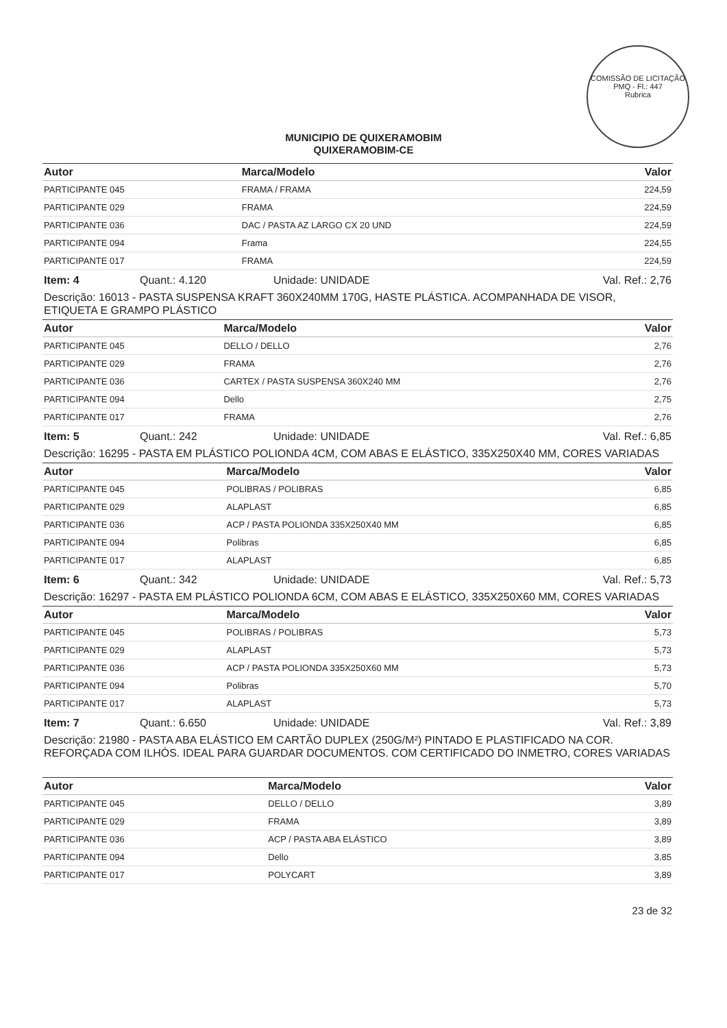COMISSÃO DE LICITAÇÃO
PMQ - Fl.: 447
Rubrica
MUNICIPIO DE QUIXERAMOBIM
QUIXERAMOBIM-CE
| Autor | Marca/Modelo | Valor |
| --- | --- | --- |
| PARTICIPANTE 045 | FRAMA / FRAMA | 224,59 |
| PARTICIPANTE 029 | FRAMA | 224,59 |
| PARTICIPANTE 036 | DAC / PASTA AZ LARGO CX 20 UND | 224,59 |
| PARTICIPANTE 094 | Frama | 224,55 |
| PARTICIPANTE 017 | FRAMA | 224,59 |
Item: 4 Quant.: 4.120 Unidade: UNIDADE Val. Ref.: 2,76
Descrição: 16013 - PASTA SUSPENSA KRAFT 360X240MM 170G, HASTE PLÁSTICA. ACOMPANHADA DE VISOR, ETIQUETA E GRAMPO PLÁSTICO
| Autor | Marca/Modelo | Valor |
| --- | --- | --- |
| PARTICIPANTE 045 | DELLO / DELLO | 2,76 |
| PARTICIPANTE 029 | FRAMA | 2,76 |
| PARTICIPANTE 036 | CARTEX / PASTA SUSPENSA 360X240 MM | 2,76 |
| PARTICIPANTE 094 | Dello | 2,75 |
| PARTICIPANTE 017 | FRAMA | 2,76 |
Item: 5 Quant.: 242 Unidade: UNIDADE Val. Ref.: 6,85
Descrição: 16295 - PASTA EM PLÁSTICO POLIONDA 4CM, COM ABAS E ELÁSTICO, 335X250X40 MM, CORES VARIADAS
| Autor | Marca/Modelo | Valor |
| --- | --- | --- |
| PARTICIPANTE 045 | POLIBRAS / POLIBRAS | 6,85 |
| PARTICIPANTE 029 | ALAPLAST | 6,85 |
| PARTICIPANTE 036 | ACP / PASTA POLIONDA 335X250X40 MM | 6,85 |
| PARTICIPANTE 094 | Polibras | 6,85 |
| PARTICIPANTE 017 | ALAPLAST | 6,85 |
Item: 6 Quant.: 342 Unidade: UNIDADE Val. Ref.: 5,73
Descrição: 16297 - PASTA EM PLÁSTICO POLIONDA 6CM, COM ABAS E ELÁSTICO, 335X250X60 MM, CORES VARIADAS
| Autor | Marca/Modelo | Valor |
| --- | --- | --- |
| PARTICIPANTE 045 | POLIBRAS / POLIBRAS | 5,73 |
| PARTICIPANTE 029 | ALAPLAST | 5,73 |
| PARTICIPANTE 036 | ACP / PASTA POLIONDA 335X250X60 MM | 5,73 |
| PARTICIPANTE 094 | Polibras | 5,70 |
| PARTICIPANTE 017 | ALAPLAST | 5,73 |
Item: 7 Quant.: 6.650 Unidade: UNIDADE Val. Ref.: 3,89
Descrição: 21980 - PASTA ABA ELÁSTICO EM CARTÃO DUPLEX (250G/M²) PINTADO E PLASTIFICADO NA COR. REFORÇADA COM ILHÓS. IDEAL PARA GUARDAR DOCUMENTOS. COM CERTIFICADO DO INMETRO, CORES VARIADAS
| Autor | Marca/Modelo | Valor |
| --- | --- | --- |
| PARTICIPANTE 045 | DELLO / DELLO | 3,89 |
| PARTICIPANTE 029 | FRAMA | 3,89 |
| PARTICIPANTE 036 | ACP / PASTA ABA ELÁSTICO | 3,89 |
| PARTICIPANTE 094 | Dello | 3,85 |
| PARTICIPANTE 017 | POLYCART | 3,89 |
23 de 32